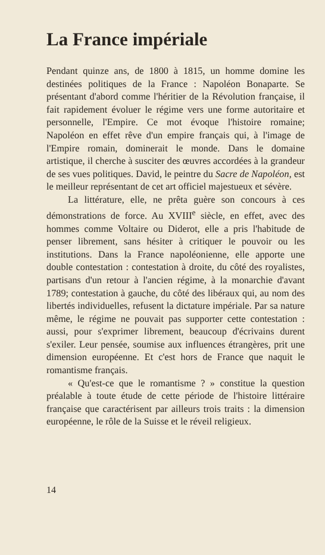La France impériale
Pendant quinze ans, de 1800 à 1815, un homme domine les destinées politiques de la France : Napoléon Bonaparte. Se présentant d'abord comme l'héritier de la Révolution française, il fait rapidement évoluer le régime vers une forme autoritaire et personnelle, l'Empire. Ce mot évoque l'histoire romaine; Napoléon en effet rêve d'un empire français qui, à l'image de l'Empire romain, dominerait le monde. Dans le domaine artistique, il cherche à susciter des œuvres accordées à la grandeur de ses vues politiques. David, le peintre du Sacre de Napoléon, est le meilleur représentant de cet art officiel majestueux et sévère.
La littérature, elle, ne prêta guère son concours à ces démonstrations de force. Au XVIII<sup>e</sup> siècle, en effet, avec des hommes comme Voltaire ou Diderot, elle a pris l'habitude de penser librement, sans hésiter à critiquer le pouvoir ou les institutions. Dans la France napoléonienne, elle apporte une double contestation : contestation à droite, du côté des royalistes, partisans d'un retour à l'ancien régime, à la monarchie d'avant 1789; contestation à gauche, du côté des libéraux qui, au nom des libertés individuelles, refusent la dictature impériale. Par sa nature même, le régime ne pouvait pas supporter cette contestation : aussi, pour s'exprimer librement, beaucoup d'écrivains durent s'exiler. Leur pensée, soumise aux influences étrangères, prit une dimension européenne. Et c'est hors de France que naquit le romantisme français.
« Qu'est-ce que le romantisme ? » constitue la question préalable à toute étude de cette période de l'histoire littéraire française que caractérisent par ailleurs trois traits : la dimension européenne, le rôle de la Suisse et le réveil religieux.
14